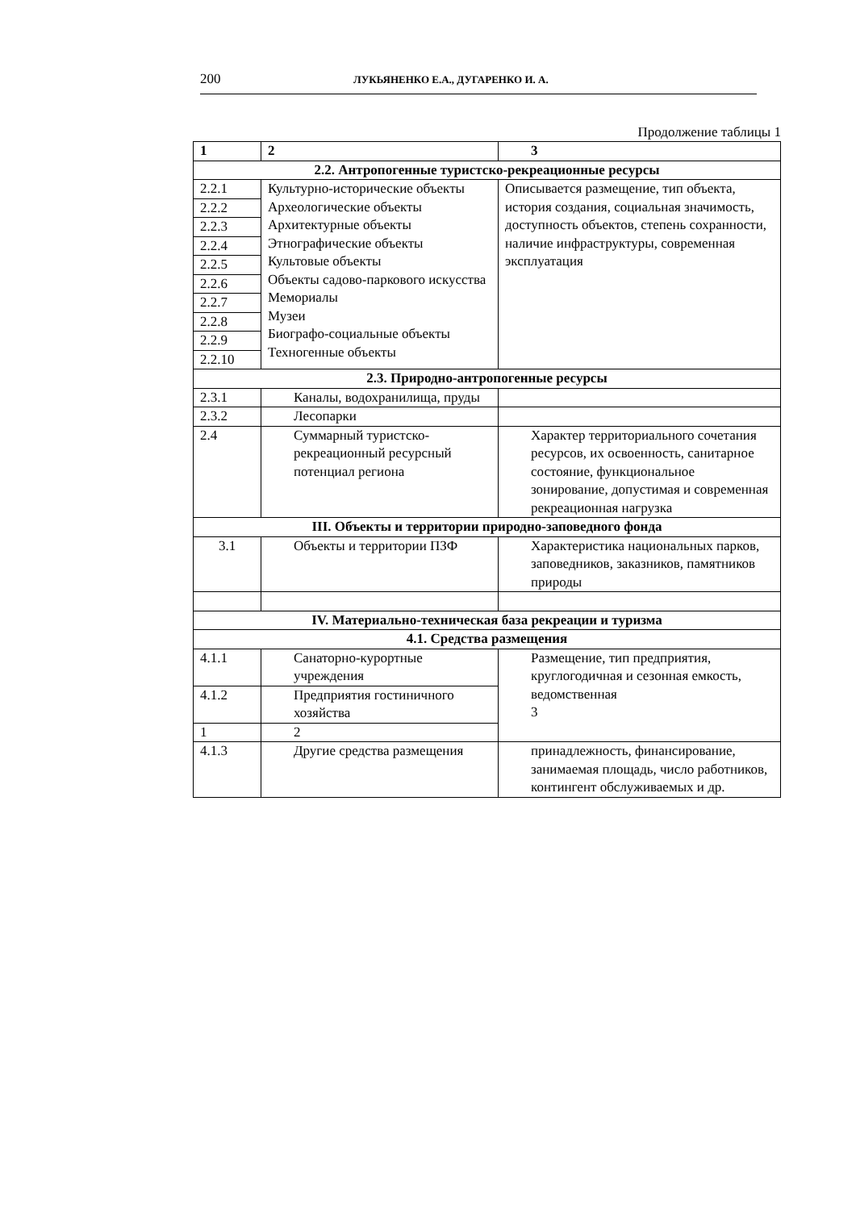200 ЛУКЬЯНЕНКО Е.А., ДУГАРЕНКО И. А.
Продолжение таблицы 1
| 1 | 2 | 3 |
| --- | --- | --- |
| 2.2. Антропогенные туристско-рекреационные ресурсы | | |
| 2.2.1 2.2.2 2.2.3 2.2.4 2.2.5 2.2.6 2.2.7 2.2.8 2.2.9 2.2.10 | Культурно-исторические объекты Археологические объекты Архитектурные объекты Этнографические объекты Культовые объекты Объекты садово-паркового искусства Мемориалы Музеи Биографо-социальные объекты Техногенные объекты | Описывается размещение, тип объекта, история создания, социальная значимость, доступность объектов, степень сохранности, наличие инфраструктуры, современная эксплуатация |
| 2.3. Природно-антропогенные ресурсы | | |
| 2.3.1 | Каналы, водохранилища, пруды | |
| 2.3.2 | Лесопарки | |
| 2.4 | Суммарный туристско-рекреационный ресурсный потенциал региона | Характер территориального сочетания ресурсов, их освоенность, санитарное состояние, функциональное зонирование, допустимая и современная рекреационная нагрузка |
| III. Объекты и территории природно-заповедного фонда | | |
| 3.1 | Объекты и территории ПЗФ | Характеристика национальных парков, заповедников, заказников, памятников природы |
| IV. Материально-техническая база рекреации и туризма | | |
| 4.1. Средства размещения | | |
| 4.1.1 | Санаторно-курортные учреждения | Размещение, тип предприятия, круглогодичная и сезонная емкость, ведомственная 3 |
| 4.1.2 | Предприятия гостиничного хозяйства | |
| 1 | 2 | |
| 4.1.3 | Другие средства размещения | принадлежность, финансирование, занимаемая площадь, число работников, контингент обслуживаемых и др. |